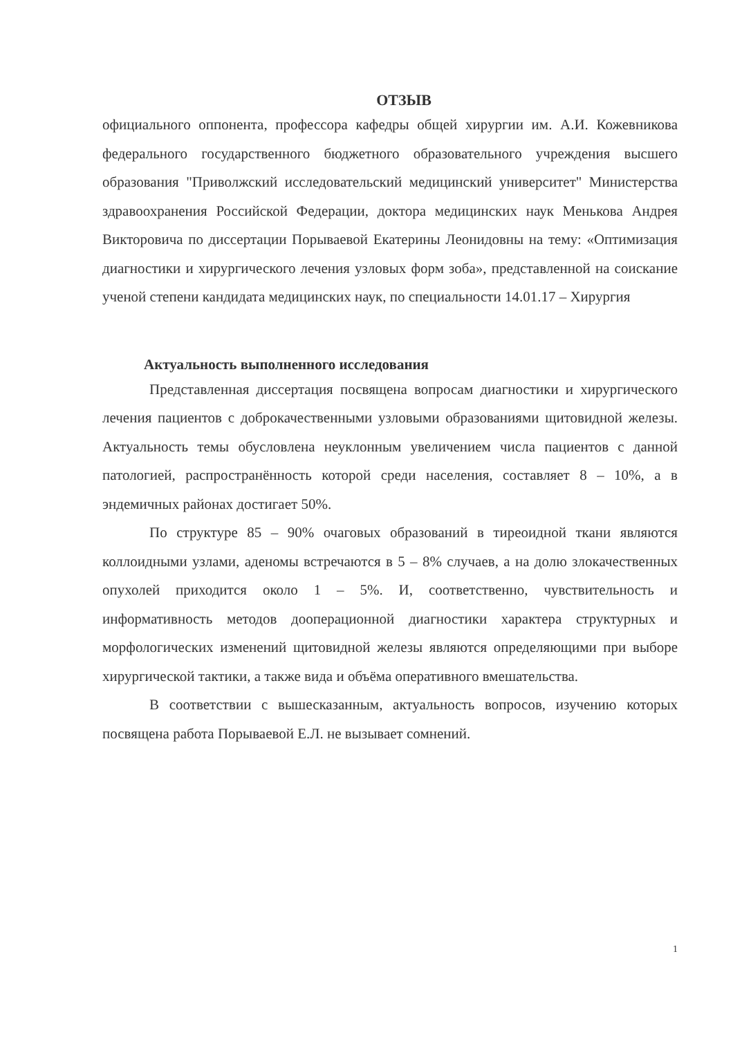ОТЗЫВ
официального оппонента, профессора кафедры общей хирургии им. А.И. Кожевникова федерального государственного бюджетного образовательного учреждения высшего образования "Приволжский исследовательский медицинский университет" Министерства здравоохранения Российской Федерации, доктора медицинских наук Менькова Андрея Викторовича по диссертации Порываевой Екатерины Леонидовны на тему: «Оптимизация диагностики и хирургического лечения узловых форм зоба», представленной на соискание ученой степени кандидата медицинских наук, по специальности 14.01.17 – Хирургия
Актуальность выполненного исследования
Представленная диссертация посвящена вопросам диагностики и хирургического лечения пациентов с доброкачественными узловыми образованиями щитовидной железы. Актуальность темы обусловлена неуклонным увеличением числа пациентов с данной патологией, распространённость которой среди населения, составляет 8 – 10%, а в эндемичных районах достигает 50%.
По структуре 85 – 90% очаговых образований в тиреоидной ткани являются коллоидными узлами, аденомы встречаются в 5 – 8% случаев, а на долю злокачественных опухолей приходится около 1 – 5%. И, соответственно, чувствительность и информативность методов дооперационной диагностики характера структурных и морфологических изменений щитовидной железы являются определяющими при выборе хирургической тактики, а также вида и объёма оперативного вмешательства.
В соответствии с вышесказанным, актуальность вопросов, изучению которых посвящена работа Порываевой Е.Л. не вызывает сомнений.
1